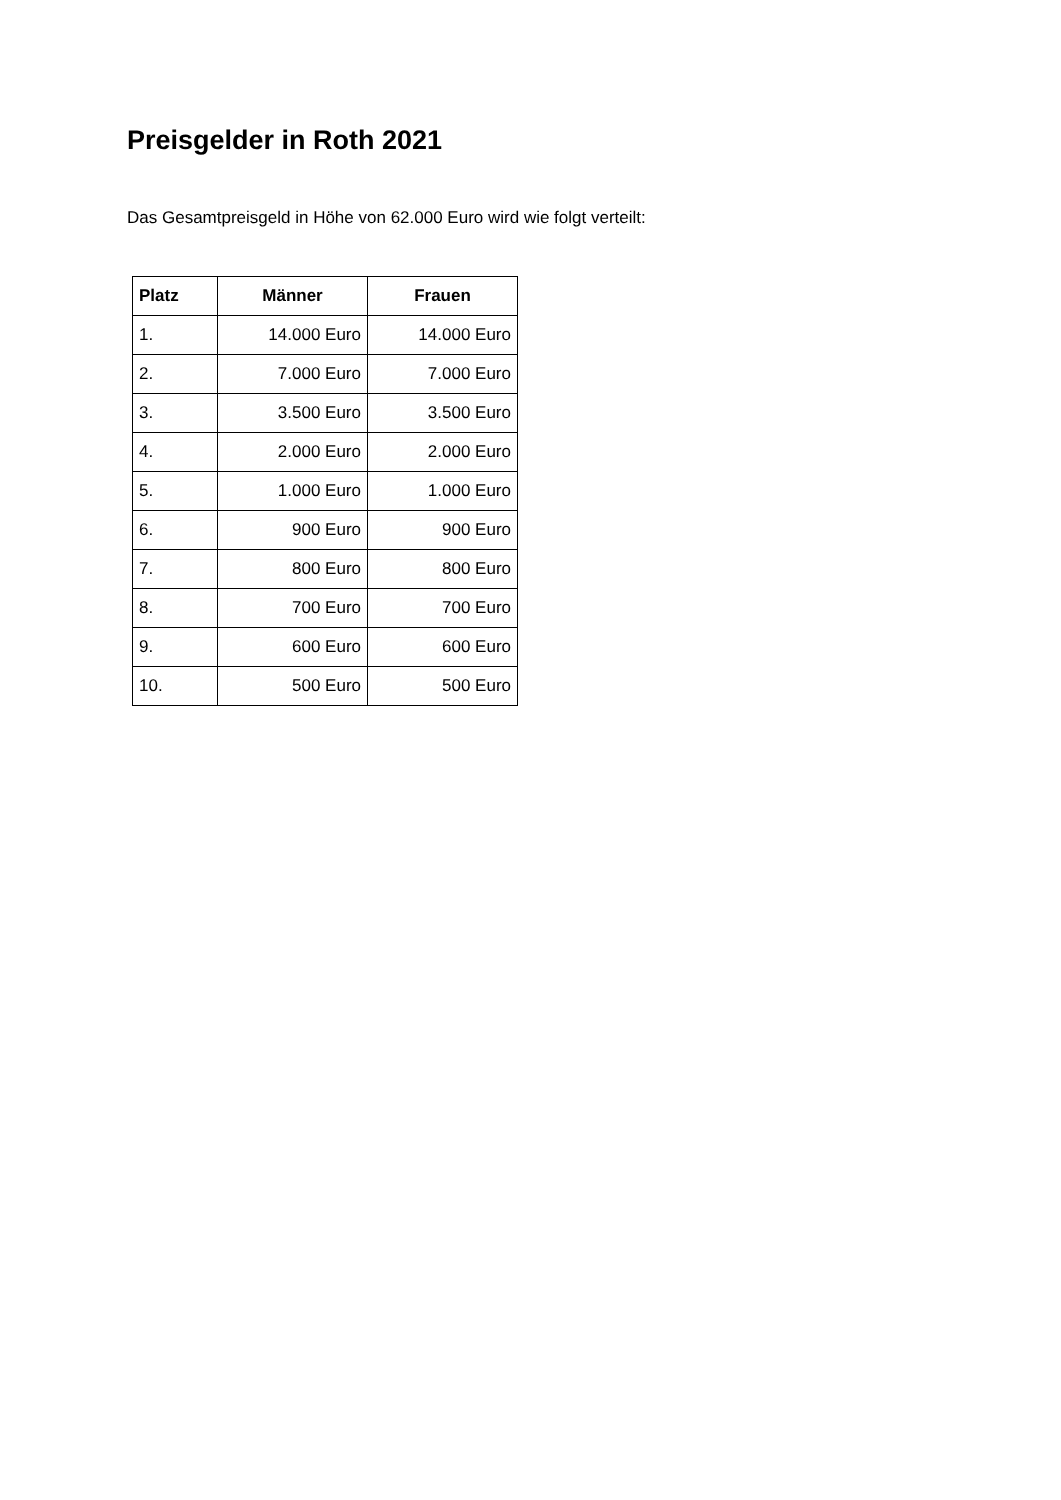Preisgelder in Roth 2021
Das Gesamtpreisgeld in Höhe von 62.000 Euro wird wie folgt verteilt:
| Platz | Männer | Frauen |
| --- | --- | --- |
| 1. | 14.000 Euro | 14.000 Euro |
| 2. | 7.000 Euro | 7.000 Euro |
| 3. | 3.500 Euro | 3.500 Euro |
| 4. | 2.000 Euro | 2.000 Euro |
| 5. | 1.000 Euro | 1.000 Euro |
| 6. | 900 Euro | 900 Euro |
| 7. | 800 Euro | 800 Euro |
| 8. | 700 Euro | 700 Euro |
| 9. | 600 Euro | 600 Euro |
| 10. | 500 Euro | 500 Euro |